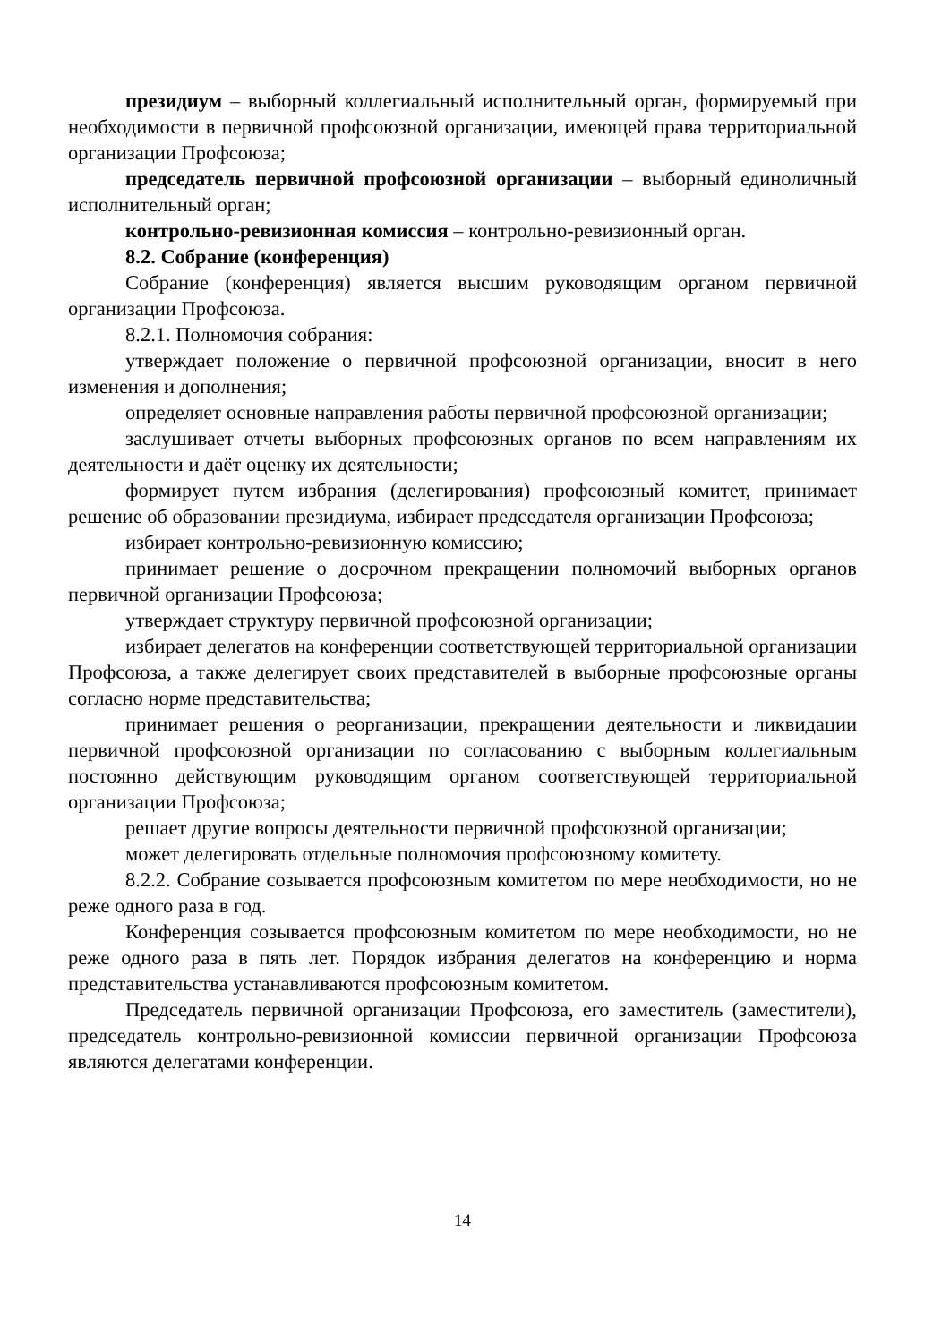президиум – выборный коллегиальный исполнительный орган, формируемый при необходимости в первичной профсоюзной организации, имеющей права территориальной организации Профсоюза;
председатель первичной профсоюзной организации – выборный единоличный исполнительный орган;
контрольно-ревизионная комиссия – контрольно-ревизионный орган.
8.2. Собрание (конференция)
Собрание (конференция) является высшим руководящим органом первичной организации Профсоюза.
8.2.1. Полномочия собрания:
утверждает положение о первичной профсоюзной организации, вносит в него изменения и дополнения;
определяет основные направления работы первичной профсоюзной организации;
заслушивает отчеты выборных профсоюзных органов по всем направлениям их деятельности и даёт оценку их деятельности;
формирует путем избрания (делегирования) профсоюзный комитет, принимает решение об образовании президиума, избирает председателя организации Профсоюза;
избирает контрольно-ревизионную комиссию;
принимает решение о досрочном прекращении полномочий выборных органов первичной организации Профсоюза;
утверждает структуру первичной профсоюзной организации;
избирает делегатов на конференции соответствующей территориальной организации Профсоюза, а также делегирует своих представителей в выборные профсоюзные органы согласно норме представительства;
принимает решения о реорганизации, прекращении деятельности и ликвидации первичной профсоюзной организации по согласованию с выборным коллегиальным постоянно действующим руководящим органом соответствующей территориальной организации Профсоюза;
решает другие вопросы деятельности первичной профсоюзной организации;
может делегировать отдельные полномочия профсоюзному комитету.
8.2.2. Собрание созывается профсоюзным комитетом по мере необходимости, но не реже одного раза в год.
Конференция созывается профсоюзным комитетом по мере необходимости, но не реже одного раза в пять лет. Порядок избрания делегатов на конференцию и норма представительства устанавливаются профсоюзным комитетом.
Председатель первичной организации Профсоюза, его заместитель (заместители), председатель контрольно-ревизионной комиссии первичной организации Профсоюза являются делегатами конференции.
14